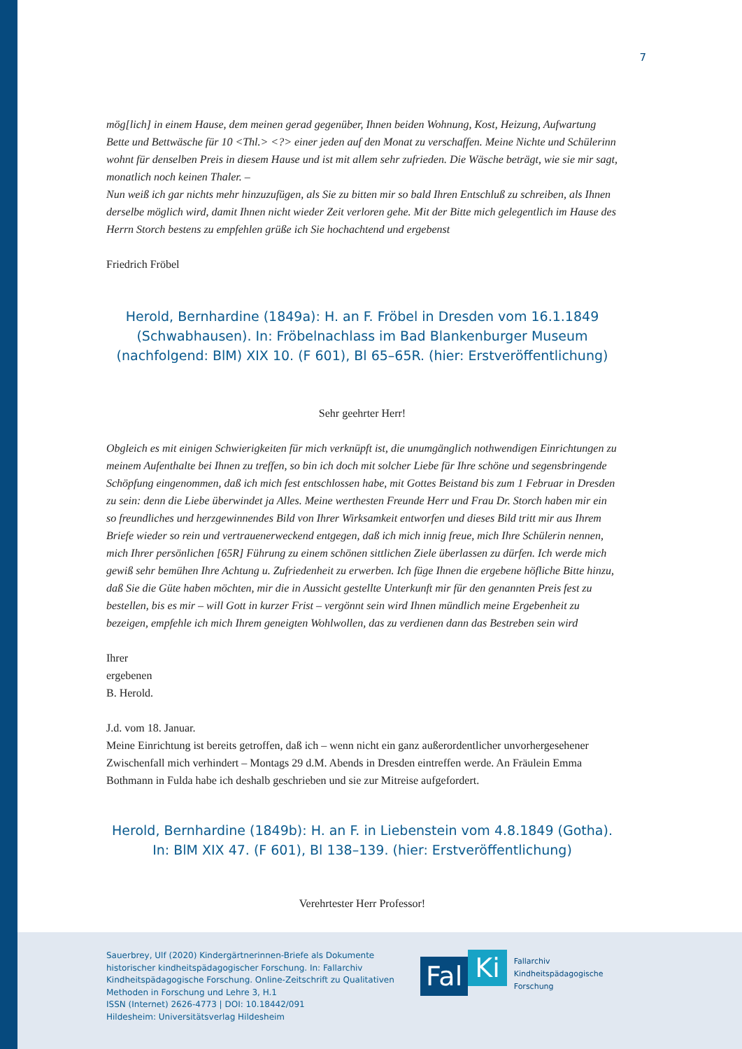7
mög[lich] in einem Hause, dem meinen gerad gegenüber, Ihnen beiden Wohnung, Kost, Heizung, Aufwartung Bette und Bettwäsche für 10 <Thl.> <?> einer jeden auf den Monat zu verschaffen. Meine Nichte und Schülerinn wohnt für denselben Preis in diesem Hause und ist mit allem sehr zufrieden. Die Wäsche beträgt, wie sie mir sagt, monatlich noch keinen Thaler. –
Nun weiß ich gar nichts mehr hinzuzufügen, als Sie zu bitten mir so bald Ihren Entschluß zu schreiben, als Ihnen derselbe möglich wird, damit Ihnen nicht wieder Zeit verloren gehe. Mit der Bitte mich gelegentlich im Hause des Herrn Storch bestens zu empfehlen grüße ich Sie hochachtend und ergebenst
Friedrich Fröbel
Herold, Bernhardine (1849a): H. an F. Fröbel in Dresden vom 16.1.1849 (Schwabhausen). In: Fröbelnachlass im Bad Blankenburger Museum (nachfolgend: BlM) XIX 10. (F 601), Bl 65–65R. (hier: Erstveröffentlichung)
Sehr geehrter Herr!
Obgleich es mit einigen Schwierigkeiten für mich verknüpft ist, die unumgänglich nothwendigen Einrichtungen zu meinem Aufenthalte bei Ihnen zu treffen, so bin ich doch mit solcher Liebe für Ihre schöne und segensbringende Schöpfung eingenommen, daß ich mich fest entschlossen habe, mit Gottes Beistand bis zum 1 Februar in Dresden zu sein: denn die Liebe überwindet ja Alles. Meine werthesten Freunde Herr und Frau Dr. Storch haben mir ein so freundliches und herzgewinnendes Bild von Ihrer Wirksamkeit entworfen und dieses Bild tritt mir aus Ihrem Briefe wieder so rein und vertrauenerweckend entgegen, daß ich mich innig freue, mich Ihre Schülerin nennen, mich Ihrer persönlichen [65R] Führung zu einem schönen sittlichen Ziele überlassen zu dürfen. Ich werde mich gewiß sehr bemühen Ihre Achtung u. Zufriedenheit zu erwerben. Ich füge Ihnen die ergebene höfliche Bitte hinzu, daß Sie die Güte haben möchten, mir die in Aussicht gestellte Unterkunft mir für den genannten Preis fest zu bestellen, bis es mir – will Gott in kurzer Frist – vergönnt sein wird Ihnen mündlich meine Ergebenheit zu bezeigen, empfehle ich mich Ihrem geneigten Wohlwollen, das zu verdienen dann das Bestreben sein wird
Ihrer
ergebenen
B. Herold.
J.d. vom 18. Januar.
Meine Einrichtung ist bereits getroffen, daß ich – wenn nicht ein ganz außerordentlicher unvorhergesehener Zwischenfall mich verhindert – Montags 29 d.M. Abends in Dresden eintreffen werde. An Fräulein Emma Bothmann in Fulda habe ich deshalb geschrieben und sie zur Mitreise aufgefordert.
Herold, Bernhardine (1849b): H. an F. in Liebenstein vom 4.8.1849 (Gotha). In: BlM XIX 47. (F 601), Bl 138–139. (hier: Erstveröffentlichung)
Verehrtester Herr Professor!
Sauerbrey, Ulf (2020) Kindergärtnerinnen-Briefe als Dokumente
historischer kindheitspädagogischer Forschung. In: Fallarchiv
Kindheitspädagogische Forschung. Online-Zeitschrift zu Qualitativen
Methoden in Forschung und Lehre 3, H.1
ISSN (Internet) 2626-4773 | DOI: 10.18442/091
Hildesheim: Universitätsverlag Hildesheim
Fal Ki
Fallarchiv
Kindheitspädagogische
Forschung